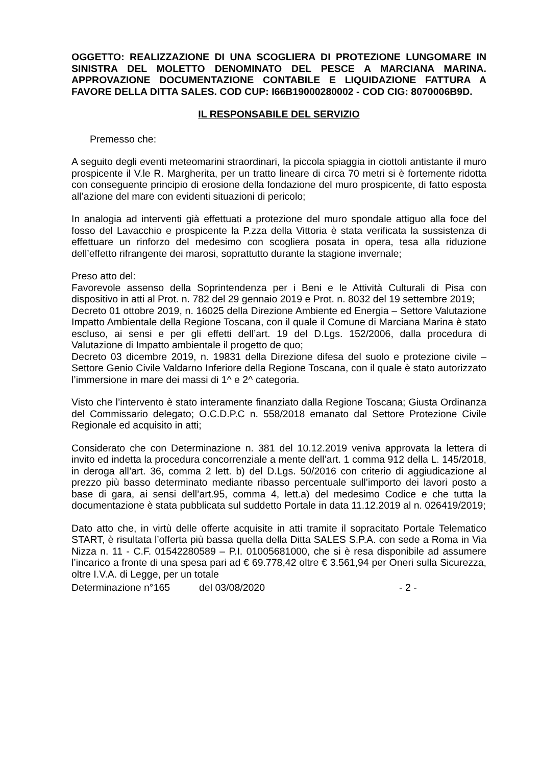OGGETTO: REALIZZAZIONE DI UNA SCOGLIERA DI PROTEZIONE LUNGOMARE IN SINISTRA DEL MOLETTO DENOMINATO DEL PESCE A MARCIANA MARINA. APPROVAZIONE DOCUMENTAZIONE CONTABILE E LIQUIDAZIONE FATTURA A FAVORE DELLA DITTA SALES. COD CUP: I66B19000280002 - COD CIG: 8070006B9D.
IL RESPONSABILE DEL SERVIZIO
Premesso che:
A seguito degli eventi meteomarini straordinari, la piccola spiaggia in ciottoli antistante il muro prospicente il V.le R. Margherita, per un tratto lineare di circa 70 metri si è fortemente ridotta con conseguente principio di erosione della fondazione del muro prospicente, di fatto esposta all’azione del mare con evidenti situazioni di pericolo;
In analogia ad interventi già effettuati a protezione del muro spondale attiguo alla foce del fosso del Lavacchio e prospicente la P.zza della Vittoria è stata verificata la sussistenza di effettuare un rinforzo del medesimo con scogliera posata in opera, tesa alla riduzione dell’effetto rifrangente dei marosi, soprattutto durante la stagione invernale;
Preso atto del:
Favorevole assenso della Soprintendenza per i Beni e le Attività Culturali di Pisa con dispositivo in atti al Prot. n. 782 del 29 gennaio 2019 e Prot. n. 8032 del 19 settembre 2019;
Decreto 01 ottobre 2019, n. 16025 della Direzione Ambiente ed Energia – Settore Valutazione Impatto Ambientale della Regione Toscana, con il quale il Comune di Marciana Marina è stato escluso, ai sensi e per gli effetti dell’art. 19 del D.Lgs. 152/2006, dalla procedura di Valutazione di Impatto ambientale il progetto de quo;
Decreto 03 dicembre 2019, n. 19831 della Direzione difesa del suolo e protezione civile – Settore Genio Civile Valdarno Inferiore della Regione Toscana, con il quale è stato autorizzato l’immersione in mare dei massi di 1^ e 2^ categoria.
Visto che l’intervento è stato interamente finanziato dalla Regione Toscana; Giusta Ordinanza del Commissario delegato; O.C.D.P.C n. 558/2018 emanato dal Settore Protezione Civile Regionale ed acquisito in atti;
Considerato che con Determinazione n. 381 del 10.12.2019 veniva approvata la lettera di invito ed indetta la procedura concorrenziale a mente dell’art. 1 comma 912 della L. 145/2018, in deroga all’art. 36, comma 2 lett. b) del D.Lgs. 50/2016 con criterio di aggiudicazione al prezzo più basso determinato mediante ribasso percentuale sull’importo dei lavori posto a base di gara, ai sensi dell’art.95, comma 4, lett.a) del medesimo Codice e che tutta la documentazione è stata pubblicata sul suddetto Portale in data 11.12.2019 al n. 026419/2019;
Dato atto che, in virtù delle offerte acquisite in atti tramite il sopracitato Portale Telematico START, è risultata l’offerta più bassa quella della Ditta SALES S.P.A. con sede a Roma in Via Nizza n. 11 - C.F. 01542280589 – P.I. 01005681000, che si è resa disponibile ad assumere l’incarico a fronte di una spesa pari ad € 69.778,42 oltre € 3.561,94 per Oneri sulla Sicurezza, oltre I.V.A. di Legge, per un totale
Determinazione n°165 del 03/08/2020 - 2 -